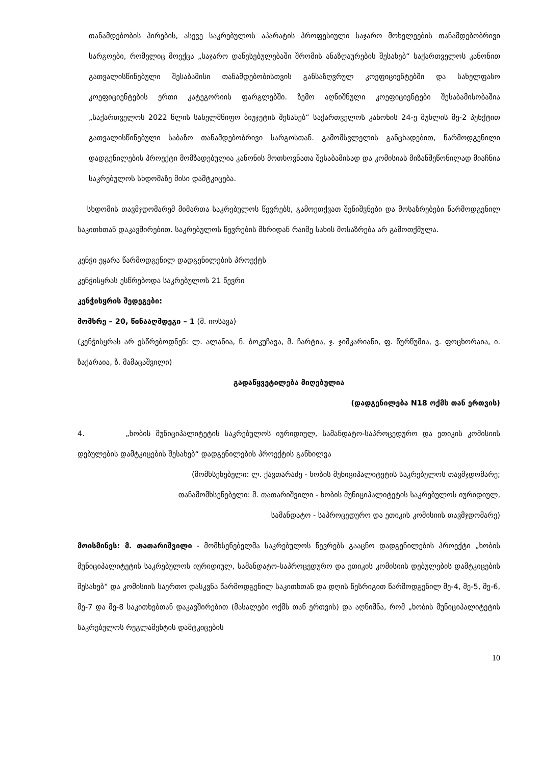თანამდებობის პირების, ასევე საკრებულოს აპარატის პროფესიული საჯარო მოხელეების თანამდებობრივი სარგოები, რომელიც მოექცა „საჯარო დაწესებულებაში შრომის ანაზღაურების შესახებ“ საქართველოს კანონით გათვალისწინებული შესაბამისი თანამდებობისთვის განსაზღვრულ კოეფიციენტებში და სახელფასო კოეფიციენტების ერთი კატეგორიის ფარგლებში. ზემო აღნიშნული კოეფიციენტები შესაბამისობაშია „საქართველოს 2022 წლის სახელმწიფო ბიუჯეტის შესახებ“ საქართველოს კანონის 24-ე მუხლის მე-2 პუნქტით გათვალისწინებული საბაზო თანამდებობრივი სარგოსთან. გამომსვლელის განცხადებით, წარმოდგენილი დადგენილების პროექტი მომზადებულია კანონის მოთხოვნათა შესაბამისად და კომისიას მიზანშეწონილად მიაჩნია საკრებულოს სხდომაზე მისი დამტკიცება.
სხდომის თავმჯდომარემ მიმართა საკრებულოს წევრებს, გამოეთქვათ შენიშვნები და მოსაზრებები წარმოდგენილ საკითხთან დაკავშირებით. საკრებულოს წევრების მხრიდან რაიმე სახის მოსაზრება არ გამოთქმულა.
კენჭი ეყარა წარმოდგენილ დადგენილების პროექტს
კენჭისყრას ესწრებოდა საკრებულოს 21 წევრი
კენჭისყრის შედეგები:
მომხრე – 20, წინააღმდეგი – 1 (მ. იოსავა)
(კენჭისყრას არ ესწრებოდნენ: ლ. ალანია, ნ. ბოკუჩავა, მ. ჩარტია, ჯ. ჯიშკარიანი, ფ. წურწუმია, ვ. ფოცხორაია, ი. ზაქარაია, ზ. მამაცაშვილი)
გადაწყვეტილება მიღებულია
(დადგენილება N18 ოქმს თან ერთვის)
4. „ხობის მუნიციპალიტეტის საკრებულოს იურიდიულ, სამანდატო-საპროცედურო და ეთიკის კომისიის დებულების დამტკიცების შესახებ“ დადგენილების პროექტის განხილვა
(მომხსენებელი: ლ. ქავთარაძე - ხობის მუნიციპალიტეტის საკრებულოს თავმჯდომარე;
თანამომხსენებელი: მ. თათარიშვილი - ხობის მუნიციპალიტეტის საკრებულოს იურიდიულ,
სამანდატო - საპროცედურო და ეთიკის კომისიის თავმჯდომარე)
მოისმინეს: მ. თათარიშვილი - მომხსენებელმა საკრებულოს წევრებს გააცნო დადგენილების პროექტი „ხობის მუნიციპალიტეტის საკრებულოს იურიდიულ, სამანდატო-საპროცედურო და ეთიკის კომისიის დებულების დამტკიცების შესახებ“ და კომისიის საერთო დასკვნა წარმოდგენილ საკითხთან და დღის წესრიგით წარმოდგენილ მე-4, მე-5, მე-6, მე-7 და მე-8 საკითხებთან დაკავშირებით (მასალები ოქმს თან ერთვის) და აღნიშნა, რომ „ხობის მუნიციპალიტეტის საკრებულოს რეგლამენტის დამტკიცების
10